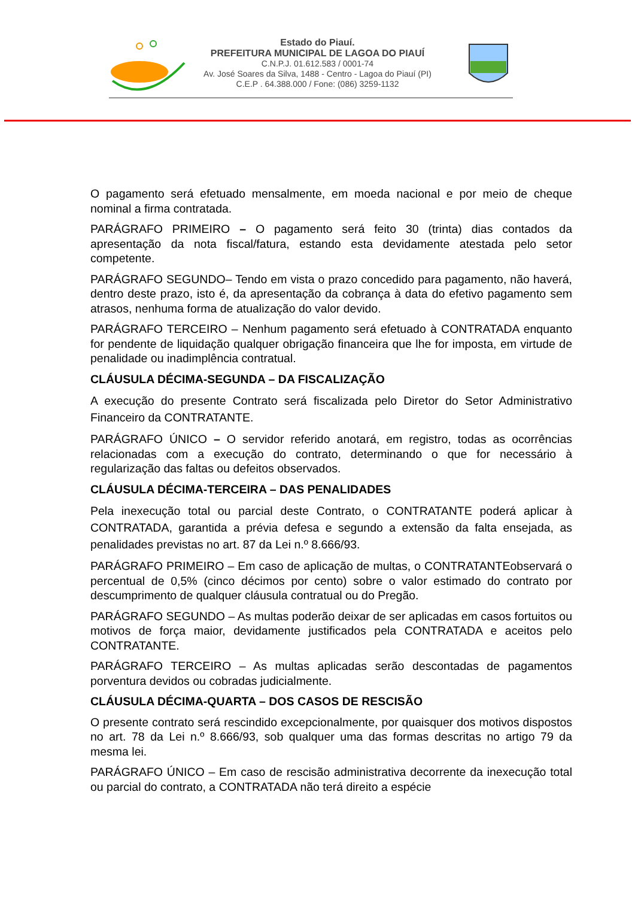Estado do Piauí.
PREFEITURA MUNICIPAL DE LAGOA DO PIAUÍ
C.N.P.J. 01.612.583 / 0001-74
Av. José Soares da Silva, 1488 - Centro - Lagoa do Piauí (PI)
C.E.P . 64.388.000 / Fone: (086) 3259-1132
O pagamento será efetuado mensalmente, em moeda nacional e por meio de cheque nominal a firma contratada.
PARÁGRAFO PRIMEIRO – O pagamento será feito 30 (trinta) dias contados da apresentação da nota fiscal/fatura, estando esta devidamente atestada pelo setor competente.
PARÁGRAFO SEGUNDO– Tendo em vista o prazo concedido para pagamento, não haverá, dentro deste prazo, isto é, da apresentação da cobrança à data do efetivo pagamento sem atrasos, nenhuma forma de atualização do valor devido.
PARÁGRAFO TERCEIRO – Nenhum pagamento será efetuado à CONTRATADA enquanto for pendente de liquidação qualquer obrigação financeira que lhe for imposta, em virtude de penalidade ou inadimplência contratual.
CLÁUSULA DÉCIMA-SEGUNDA – DA FISCALIZAÇÃO
A execução do presente Contrato será fiscalizada pelo Diretor do Setor Administrativo Financeiro da CONTRATANTE.
PARÁGRAFO ÚNICO – O servidor referido anotará, em registro, todas as ocorrências relacionadas com a execução do contrato, determinando o que for necessário à regularização das faltas ou defeitos observados.
CLÁUSULA DÉCIMA-TERCEIRA – DAS PENALIDADES
Pela inexecução total ou parcial deste Contrato, o CONTRATANTE poderá aplicar à CONTRATADA, garantida a prévia defesa e segundo a extensão da falta ensejada, as penalidades previstas no art. 87 da Lei n.º 8.666/93.
PARÁGRAFO PRIMEIRO – Em caso de aplicação de multas, o CONTRATANTEobservará o percentual de 0,5% (cinco décimos por cento) sobre o valor estimado do contrato por descumprimento de qualquer cláusula contratual ou do Pregão.
PARÁGRAFO SEGUNDO – As multas poderão deixar de ser aplicadas em casos fortuitos ou motivos de força maior, devidamente justificados pela CONTRATADA e aceitos pelo CONTRATANTE.
PARÁGRAFO TERCEIRO – As multas aplicadas serão descontadas de pagamentos porventura devidos ou cobradas judicialmente.
CLÁUSULA DÉCIMA-QUARTA – DOS CASOS DE RESCISÃO
O presente contrato será rescindido excepcionalmente, por quaisquer dos motivos dispostos no art. 78 da Lei n.º 8.666/93, sob qualquer uma das formas descritas no artigo 79 da mesma lei.
PARÁGRAFO ÚNICO – Em caso de rescisão administrativa decorrente da inexecução total ou parcial do contrato, a CONTRATADA não terá direito a espécie